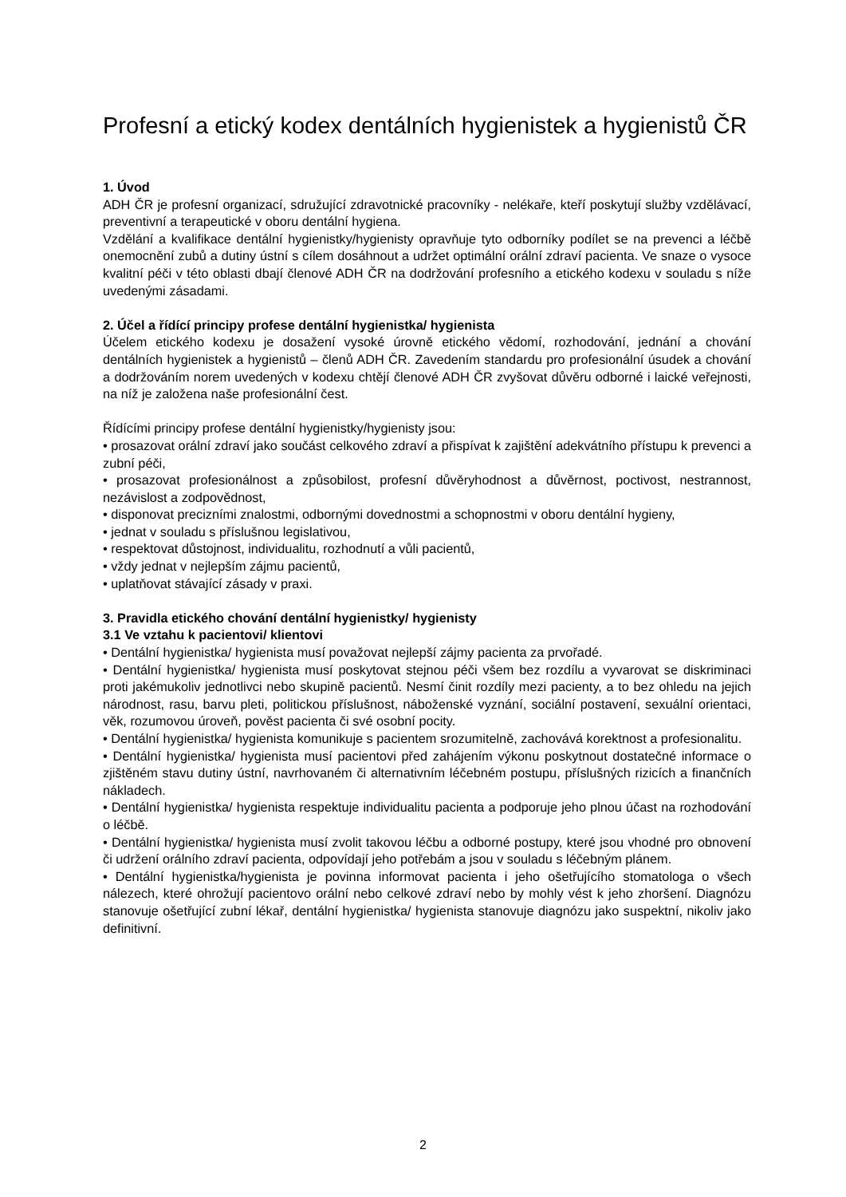Profesní a etický kodex dentálních hygienistek a hygienistů ČR
1. Úvod
ADH ČR je profesní organizací, sdružující zdravotnické pracovníky - nelékaře, kteří poskytují služby vzdělávací, preventivní a terapeutické v oboru dentální hygiena.
Vzdělání a kvalifikace dentální hygienistky/hygienisty opravňuje tyto odborníky podílet se na prevenci a léčbě onemocnění zubů a dutiny ústní s cílem dosáhnout a udržet optimální orální zdraví pacienta. Ve snaze o vysoce kvalitní péči v této oblasti dbají členové ADH ČR na dodržování profesního a etického kodexu v souladu s níže uvedenými zásadami.
2. Účel a řídící principy profese dentální hygienistka/ hygienista
Účelem etického kodexu je dosažení vysoké úrovně etického vědomí, rozhodování, jednání a chování dentálních hygienistek a hygienistů – členů ADH ČR. Zavedením standardu pro profesionální úsudek a chování a dodržováním norem uvedených v kodexu chtějí členové ADH ČR zvyšovat důvěru odborné i laické veřejnosti, na níž je založena naše profesionální čest.
Řídícími principy profese dentální hygienistky/hygienisty jsou:
• prosazovat orální zdraví jako součást celkového zdraví a přispívat k zajištění adekvátního přístupu k prevenci a zubní péči,
• prosazovat profesionálnost a způsobilost, profesní důvěryhodnost a důvěrnost, poctivost, nestrannost, nezávislost a zodpovědnost,
• disponovat precizními znalostmi, odbornými dovednostmi a schopnostmi v oboru dentální hygieny,
• jednat v souladu s příslušnou legislativou,
• respektovat důstojnost, individualitu, rozhodnutí a vůli pacientů,
• vždy jednat v nejlepším zájmu pacientů,
• uplatňovat stávající zásady v praxi.
3. Pravidla etického chování dentální hygienistky/ hygienisty
3.1 Ve vztahu k pacientovi/ klientovi
• Dentální hygienistka/ hygienista musí považovat nejlepší zájmy pacienta za prvořadé.
• Dentální hygienistka/ hygienista musí poskytovat stejnou péči všem bez rozdílu a vyvarovat se diskriminaci proti jakémukoliv jednotlivci nebo skupině pacientů. Nesmí činit rozdíly mezi pacienty, a to bez ohledu na jejich národnost, rasu, barvu pleti, politickou příslušnost, náboženské vyznání, sociální postavení, sexuální orientaci, věk, rozumovou úroveň, pověst pacienta či své osobní pocity.
• Dentální hygienistka/ hygienista komunikuje s pacientem srozumitelně, zachovává korektnost a profesionalitu.
• Dentální hygienistka/ hygienista musí pacientovi před zahájením výkonu poskytnout dostatečné informace o zjištěném stavu dutiny ústní, navrhovaném či alternativním léčebném postupu, příslušných rizicích a finančních nákladech.
• Dentální hygienistka/ hygienista respektuje individualitu pacienta a podporuje jeho plnou účast na rozhodování o léčbě.
• Dentální hygienistka/ hygienista musí zvolit takovou léčbu a odborné postupy, které jsou vhodné pro obnovení či udržení orálního zdraví pacienta, odpovídají jeho potřebám a jsou v souladu s léčebným plánem.
• Dentální hygienistka/hygienista je povinna informovat pacienta i jeho ošetřujícího stomatologa o všech nálezech, které ohrožují pacientovo orální nebo celkové zdraví nebo by mohly vést k jeho zhoršení. Diagnózu stanovuje ošetřující zubní lékař, dentální hygienistka/ hygienista stanovuje diagnózu jako suspektní, nikoliv jako definitivní.
2